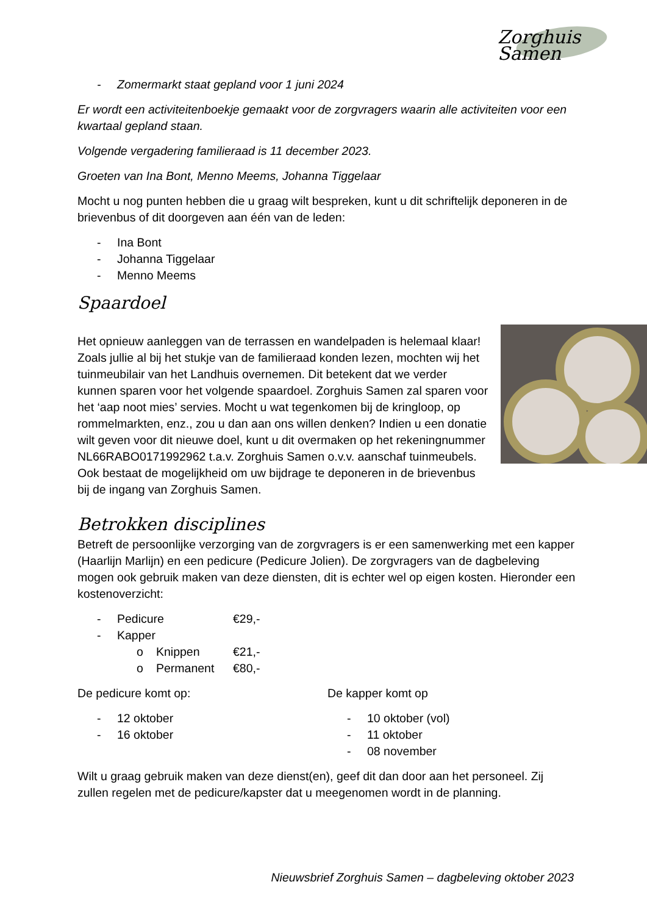Zorghuis Samen
- Zomermarkt staat gepland voor 1 juni 2024
Er wordt een activiteitenboekje gemaakt voor de zorgvragers waarin alle activiteiten voor een kwartaal gepland staan.
Volgende vergadering familieraad is 11 december 2023.
Groeten van Ina Bont, Menno Meems, Johanna Tiggelaar
Mocht u nog punten hebben die u graag wilt bespreken, kunt u dit schriftelijk deponeren in de brievenbus of dit doorgeven aan één van de leden:
- Ina Bont
- Johanna Tiggelaar
- Menno Meems
Spaardoel
Het opnieuw aanleggen van de terrassen en wandelpaden is helemaal klaar! Zoals jullie al bij het stukje van de familieraad konden lezen, mochten wij het tuinmeubilair van het Landhuis overnemen. Dit betekent dat we verder kunnen sparen voor het volgende spaardoel. Zorghuis Samen zal sparen voor het ‘aap noot mies’ servies. Mocht u wat tegenkomen bij de kringloop, op rommelmarkten, enz., zou u dan aan ons willen denken? Indien u een donatie wilt geven voor dit nieuwe doel, kunt u dit overmaken op het rekeningnummer NL66RABO0171992962 t.a.v. Zorghuis Samen o.v.v. aanschaf tuinmeubels. Ook bestaat de mogelijkheid om uw bijdrage te deponeren in de brievenbus bij de ingang van Zorghuis Samen.
Betrokken disciplines
Betreft de persoonlijke verzorging van de zorgvragers is er een samenwerking met een kapper (Haarlijn Marlijn) en een pedicure (Pedicure Jolien). De zorgvragers van de dagbeleving mogen ook gebruik maken van deze diensten, dit is echter wel op eigen kosten. Hieronder een kostenoverzicht:
- Pedicure €29,-
- Kapper
o Knippen €21,-
o Permanent €80,-
De pedicure komt op:
- 12 oktober
- 16 oktober
De kapper komt op
- 10 oktober (vol)
- 11 oktober
- 08 november
Wilt u graag gebruik maken van deze dienst(en), geef dit dan door aan het personeel. Zij zullen regelen met de pedicure/kapster dat u meegenomen wordt in de planning.
Nieuwsbrief Zorghuis Samen – dagbeleving oktober 2023